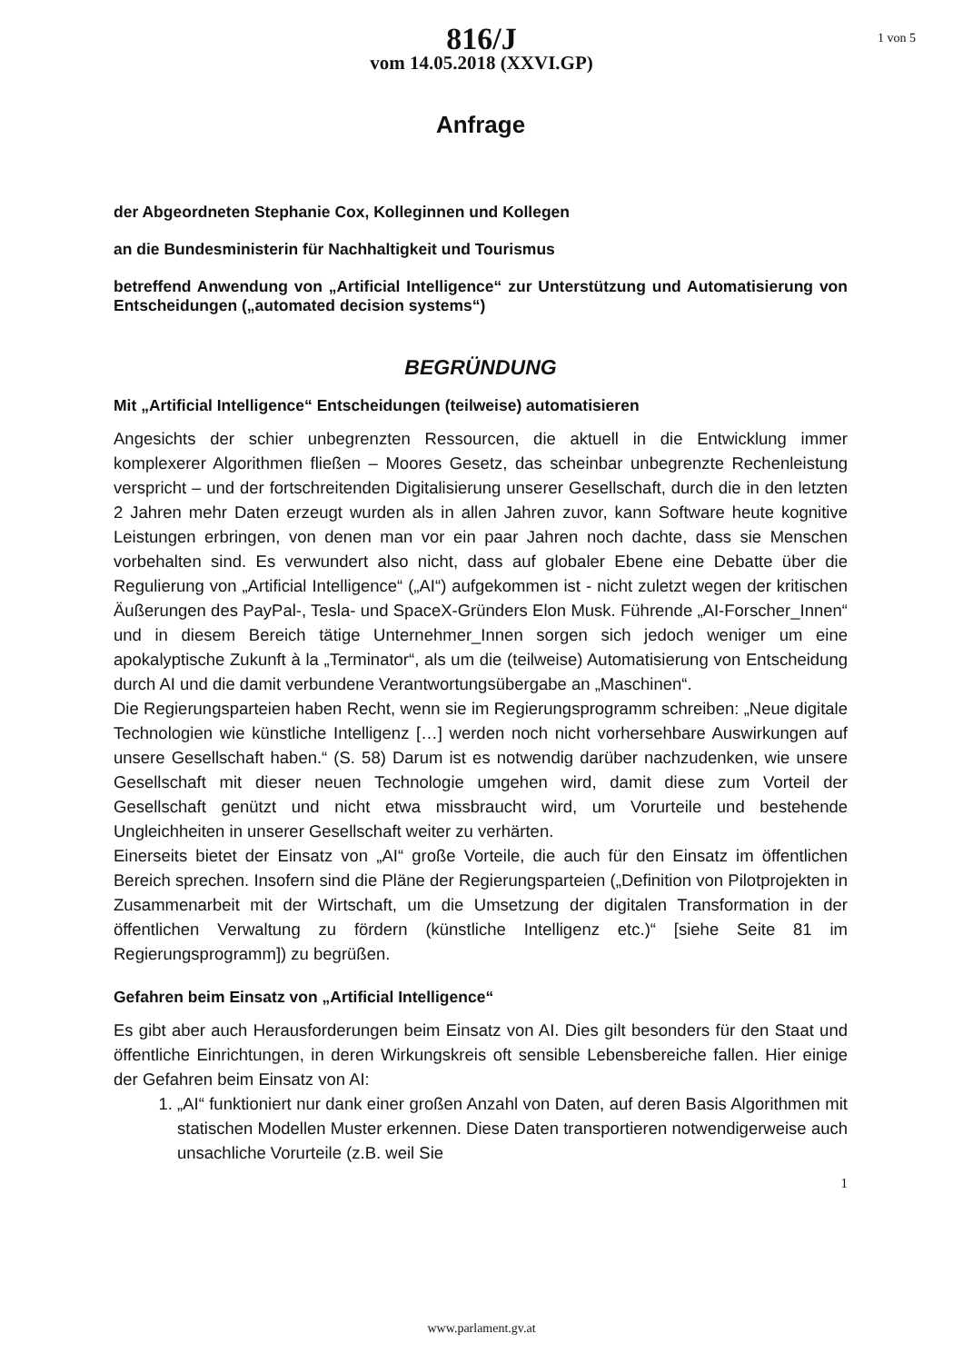816/J
vom 14.05.2018 (XXVI.GP)
1 von 5
Anfrage
der Abgeordneten Stephanie Cox, Kolleginnen und Kollegen
an die Bundesministerin für Nachhaltigkeit und Tourismus
betreffend Anwendung von „Artificial Intelligence“ zur Unterstützung und Automatisierung von Entscheidungen („automated decision systems“)
BEGRÜNDUNG
Mit „Artificial Intelligence“ Entscheidungen (teilweise) automatisieren
Angesichts der schier unbegrenzten Ressourcen, die aktuell in die Entwicklung immer komplexerer Algorithmen fließen – Moores Gesetz, das scheinbar unbegrenzte Rechenleistung verspricht – und der fortschreitenden Digitalisierung unserer Gesellschaft, durch die in den letzten 2 Jahren mehr Daten erzeugt wurden als in allen Jahren zuvor, kann Software heute kognitive Leistungen erbringen, von denen man vor ein paar Jahren noch dachte, dass sie Menschen vorbehalten sind. Es verwundert also nicht, dass auf globaler Ebene eine Debatte über die Regulierung von „Artificial Intelligence“ („AI“) aufgekommen ist - nicht zuletzt wegen der kritischen Äußerungen des PayPal-, Tesla- und SpaceX-Gründers Elon Musk. Führende „AI-Forscher_Innen“ und in diesem Bereich tätige Unternehmer_Innen sorgen sich jedoch weniger um eine apokalyptische Zukunft à la „Terminator“, als um die (teilweise) Automatisierung von Entscheidung durch AI und die damit verbundene Verantwortungsübergabe an „Maschinen“.
Die Regierungsparteien haben Recht, wenn sie im Regierungsprogramm schreiben: „Neue digitale Technologien wie künstliche Intelligenz […] werden noch nicht vorhersehbare Auswirkungen auf unsere Gesellschaft haben.“ (S. 58) Darum ist es notwendig darüber nachzudenken, wie unsere Gesellschaft mit dieser neuen Technologie umgehen wird, damit diese zum Vorteil der Gesellschaft genützt und nicht etwa missbraucht wird, um Vorurteile und bestehende Ungleichheiten in unserer Gesellschaft weiter zu verhärten.
Einerseits bietet der Einsatz von „AI“ große Vorteile, die auch für den Einsatz im öffentlichen Bereich sprechen. Insofern sind die Pläne der Regierungsparteien („Definition von Pilotprojekten in Zusammenarbeit mit der Wirtschaft, um die Umsetzung der digitalen Transformation in der öffentlichen Verwaltung zu fördern (künstliche Intelligenz etc.)“ [siehe Seite 81 im Regierungsprogramm]) zu begrüßen.
Gefahren beim Einsatz von „Artificial Intelligence“
Es gibt aber auch Herausforderungen beim Einsatz von AI. Dies gilt besonders für den Staat und öffentliche Einrichtungen, in deren Wirkungskreis oft sensible Lebensbereiche fallen. Hier einige der Gefahren beim Einsatz von AI:
1. „AI“ funktioniert nur dank einer großen Anzahl von Daten, auf deren Basis Algorithmen mit statischen Modellen Muster erkennen. Diese Daten transportieren notwendigerweise auch unsachliche Vorurteile (z.B. weil Sie
1
www.parlament.gv.at